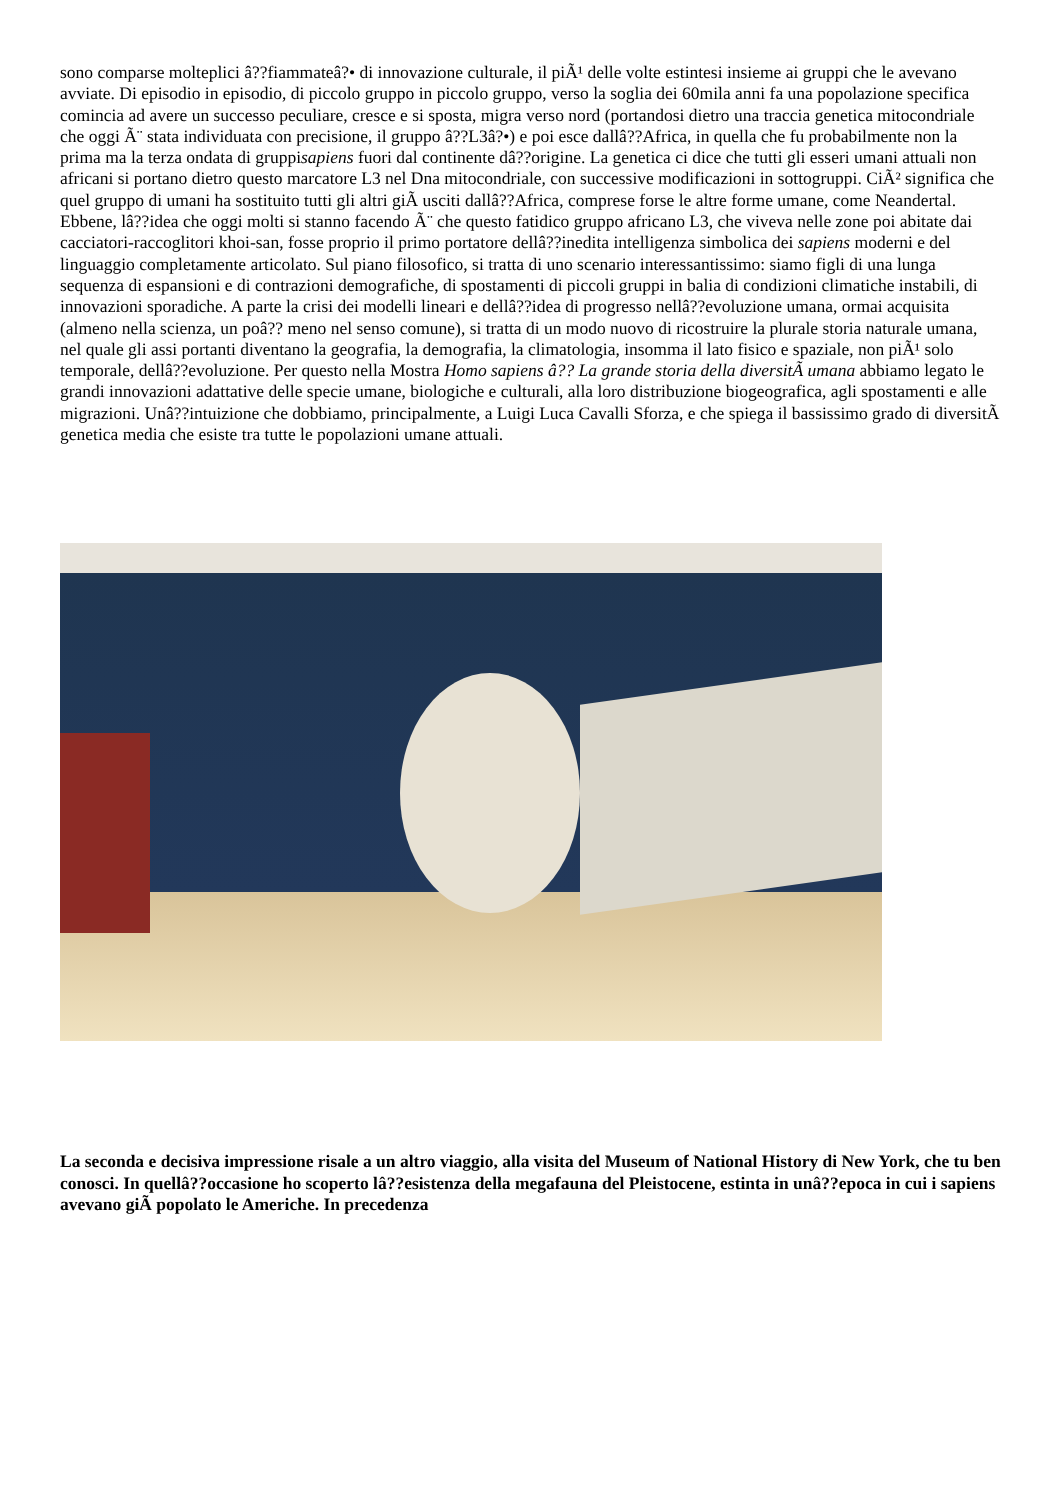sono comparse molteplici â??fiammateâ?• di innovazione culturale, il piÃ¹ delle volte estintesi insieme ai gruppi che le avevano avviate. Di episodio in episodio, di piccolo gruppo in piccolo gruppo, verso la soglia dei 60mila anni fa una popolazione specifica comincia ad avere un successo peculiare, cresce e si sposta, migra verso nord (portandosi dietro una traccia genetica mitocondriale che oggi Ã¨ stata individuata con precisione, il gruppo â??L3â?•) e poi esce dallâ??Africa, in quella che fu probabilmente non la prima ma la terza ondata di gruppisapiens fuori dal continente dâ??origine. La genetica ci dice che tutti gli esseri umani attuali non africani si portano dietro questo marcatore L3 nel Dna mitocondriale, con successive modificazioni in sottogruppi. CiÃ² significa che quel gruppo di umani ha sostituito tutti gli altri giÃ usciti dallâ??Africa, comprese forse le altre forme umane, come Neandertal. Ebbene, lâ??idea che oggi molti si stanno facendo Ã¨ che questo fatidico gruppo africano L3, che viveva nelle zone poi abitate dai cacciatori-raccoglitori khoi-san, fosse proprio il primo portatore dellâ??inedita intelligenza simbolica dei sapiens moderni e del linguaggio completamente articolato. Sul piano filosofico, si tratta di uno scenario interessantissimo: siamo figli di una lunga sequenza di espansioni e di contrazioni demografiche, di spostamenti di piccoli gruppi in balia di condizioni climatiche instabili, di innovazioni sporadiche. A parte la crisi dei modelli lineari e dellâ??idea di progresso nellâ??evoluzione umana, ormai acquisita (almeno nella scienza, un poâ?? meno nel senso comune), si tratta di un modo nuovo di ricostruire la plurale storia naturale umana, nel quale gli assi portanti diventano la geografia, la demografia, la climatologia, insomma il lato fisico e spaziale, non piÃ¹ solo temporale, dellâ??evoluzione. Per questo nella Mostra Homo sapiens â?? La grande storia della diversitÃ umana abbiamo legato le grandi innovazioni adattative delle specie umane, biologiche e culturali, alla loro distribuzione biogeografica, agli spostamenti e alle migrazioni. Unâ??intuizione che dobbiamo, principalmente, a Luigi Luca Cavalli Sforza, e che spiega il bassissimo grado di diversitÃ genetica media che esiste tra tutte le popolazioni umane attuali.
La seconda e decisiva impressione risale a un altro viaggio, alla visita del Museum of National History di New York, che tu ben conosci. In quellâ??occasione ho scoperto lâ??esistenza della megafauna del Pleistocene, estinta in unâ??epoca in cui i sapiens avevano giÃ popolato le Americhe. In precedenza